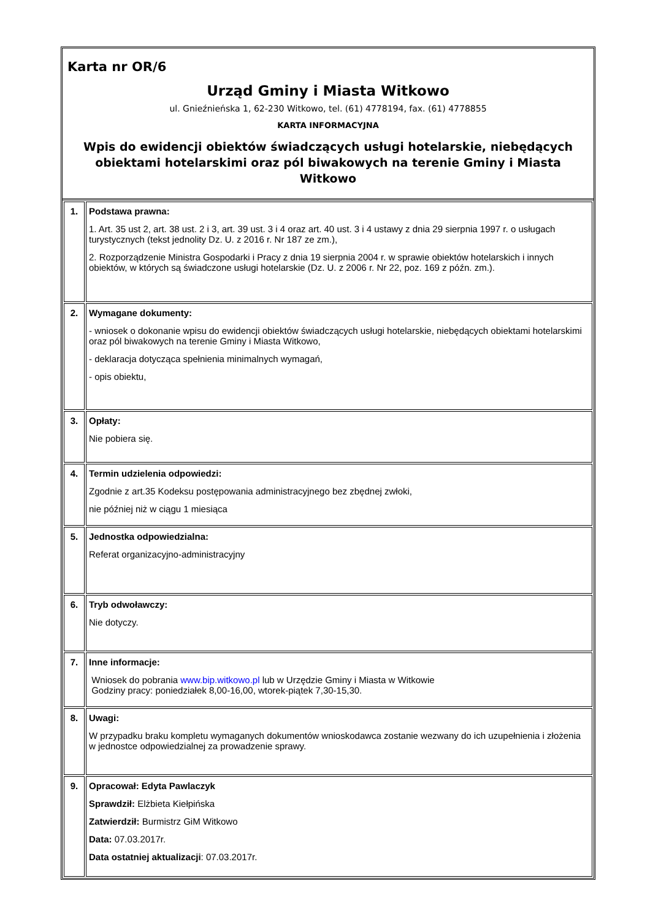Karta nr OR/6
Urząd Gminy i Miasta Witkowo
ul. Gnieźnieńska 1, 62-230 Witkowo, tel. (61) 4778194, fax. (61) 4778855
KARTA INFORMACYJNA
Wpis do ewidencji obiektów świadczących usługi hotelarskie, niebędących obiektami hotelarskimi oraz pól biwakowych na terenie Gminy i Miasta Witkowo
| 1. | Podstawa prawna: 1. Art. 35 ust 2, art. 38 ust. 2 i 3, art. 39 ust. 3 i 4 oraz art. 40 ust. 3 i 4 ustawy z dnia 29 sierpnia 1997 r. o usługach turystycznych (tekst jednolity Dz. U. z 2016 r. Nr 187 ze zm.), 2. Rozporządzenie Ministra Gospodarki i Pracy z dnia 19 sierpnia 2004 r. w sprawie obiektów hotelarskich i innych obiektów, w których są świadczone usługi hotelarskie (Dz. U. z 2006 r. Nr 22, poz. 169 z późn. zm.). |
| 2. | Wymagane dokumenty: - wniosek o dokonanie wpisu do ewidencji obiektów świadczących usługi hotelarskie, niebędących obiektami hotelarskimi oraz pól biwakowych na terenie Gminy i Miasta Witkowo, - deklaracja dotycząca spełnienia minimalnych wymagań, - opis obiektu, |
| 3. | Opłaty: Nie pobiera się. |
| 4. | Termin udzielenia odpowiedzi: Zgodnie z art.35 Kodeksu postępowania administracyjnego bez zbędnej zwłoki, nie później niż w ciągu 1 miesiąca |
| 5. | Jednostka odpowiedzialna: Referat organizacyjno-administracyjny |
| 6. | Tryb odwoławczy: Nie dotyczy. |
| 7. | Inne informacje: Wniosek do pobrania www.bip.witkowo.pl lub w Urzędzie Gminy i Miasta w Witkowie Godziny pracy: poniedziałek 8,00-16,00, wtorek-piątek 7,30-15,30. |
| 8. | Uwagi: W przypadku braku kompletu wymaganych dokumentów wnioskodawca zostanie wezwany do ich uzupełnienia i złożenia w jednostce odpowiedzialnej za prowadzenie sprawy. |
| 9. | Opracował: Edyta Pawlaczyk Sprawdził: Elżbieta Kiełpińska Zatwierdził: Burmistrz GiM Witkowo Data: 07.03.2017r. Data ostatniej aktualizacji : 07.03.2017r. |